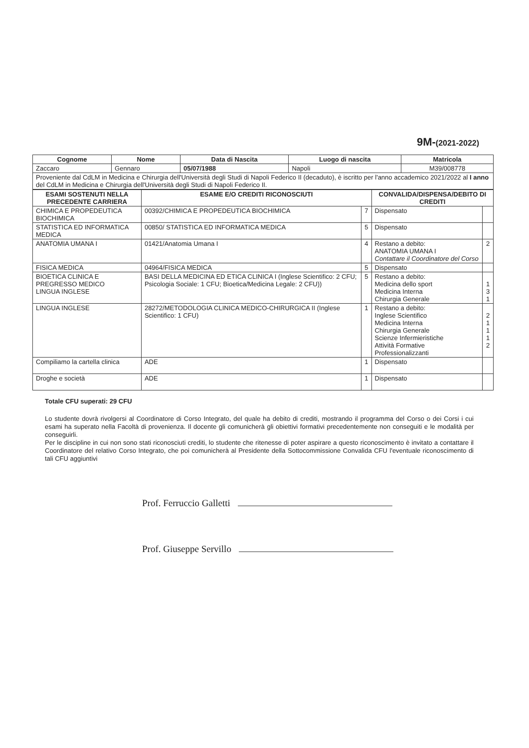9M-(2021-2022)
| Cognome | Nome | Data di Nascita | Luogo di nascita | Matricola |
| --- | --- | --- | --- | --- |
| Zaccaro | Gennaro | 05/07/1988 | Napoli | M39/008778 |
| Proveniente dal CdLM in Medicina e Chirurgia dell'Università degli Studi di Napoli Federico II (decaduto), è iscritto per l'anno accademico 2021/2022 al I anno del CdLM in Medicina e Chirurgia dell'Università degli Studi di Napoli Federico II. | | | | |
| ESAMI SOSTENUTI NELLA PRECEDENTE CARRIERA | ESAME E/O CREDITI RICONOSCIUTI | | CONVALIDA/DISPENSA/DEBITO DI CREDITI | |
| --- | --- | --- | --- | --- |
| CHIMICA E PROPEDEUTICA BIOCHIMICA | 00392/CHIMICA E PROPEDEUTICA BIOCHIMICA | 7 | Dispensato | |
| STATISTICA ED INFORMATICA MEDICA | 00850/ STATISTICA ED INFORMATICA MEDICA | 5 | Dispensato | |
| ANATOMIA UMANA I | 01421/Anatomia Umana I | 4 | Restano a debito: ANATOMIA UMANA I Contattare il Coordinatore del Corso | 2 |
| FISICA MEDICA | 04964/FISICA MEDICA | 5 | Dispensato | |
| BIOETICA CLINICA E PREGRESSO MEDICO LINGUA INGLESE | BASI DELLA MEDICINA ED ETICA CLINICA I (Inglese Scientifico: 2 CFU; Psicologia Sociale: 1 CFU; Bioetica/Medicina Legale: 2 CFU)) | 5 | Restano a debito: Medicina dello sport Medicina Interna Chirurgia Generale | 1 3 1 |
| LINGUA INGLESE | 28272/METODOLOGIA CLINICA MEDICO-CHIRURGICA II (Inglese Scientifico: 1 CFU) | 1 | Restano a debito: Inglese Scientifico Medicina Interna Chirurgia Generale Scienze Infermieristiche Attività Formative Professionalizzanti | 2 1 1 1 2 |
| Compiliamo la cartella clinica | ADE | 1 | Dispensato | |
| Droghe e società | ADE | 1 | Dispensato | |
Totale CFU superati: 29 CFU
Lo studente dovrà rivolgersi al Coordinatore di Corso Integrato, del quale ha debito di crediti, mostrando il programma del Corso o dei Corsi i cui esami ha superato nella Facoltà di provenienza. Il docente gli comunicherà gli obiettivi formativi precedentemente non conseguiti e le modalità per conseguirli.
Per le discipline in cui non sono stati riconosciuti crediti, lo studente che ritenesse di poter aspirare a questo riconoscimento è invitato a contattare il Coordinatore del relativo Corso Integrato, che poi comunicherà al Presidente della Sottocommissione Convalida CFU l'eventuale riconoscimento di tali CFU aggiuntivi
Prof. Ferruccio Galletti
Prof. Giuseppe Servillo